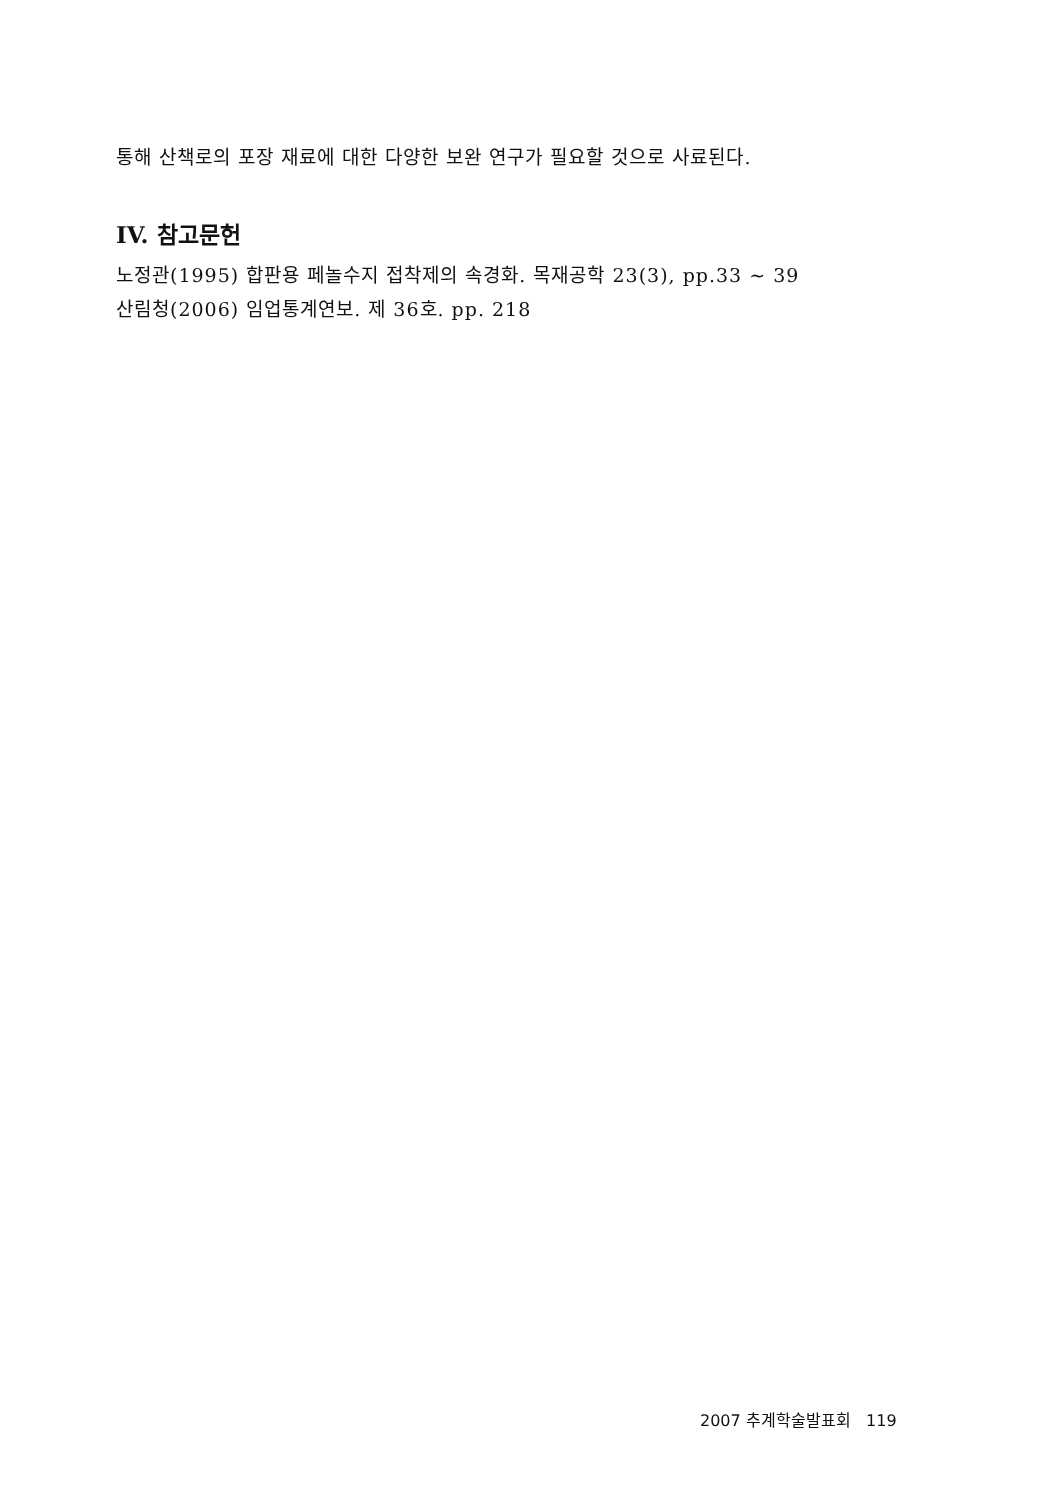통해 산책로의 포장 재료에 대한 다양한 보완 연구가 필요할 것으로 사료된다.
IV. 참고문헌
노정관(1995) 합판용 페놀수지 접착제의 속경화. 목재공학 23(3), pp.33 ~ 39
산림청(2006) 임업통계연보. 제 36호. pp. 218
2007 추계학술발표회 119